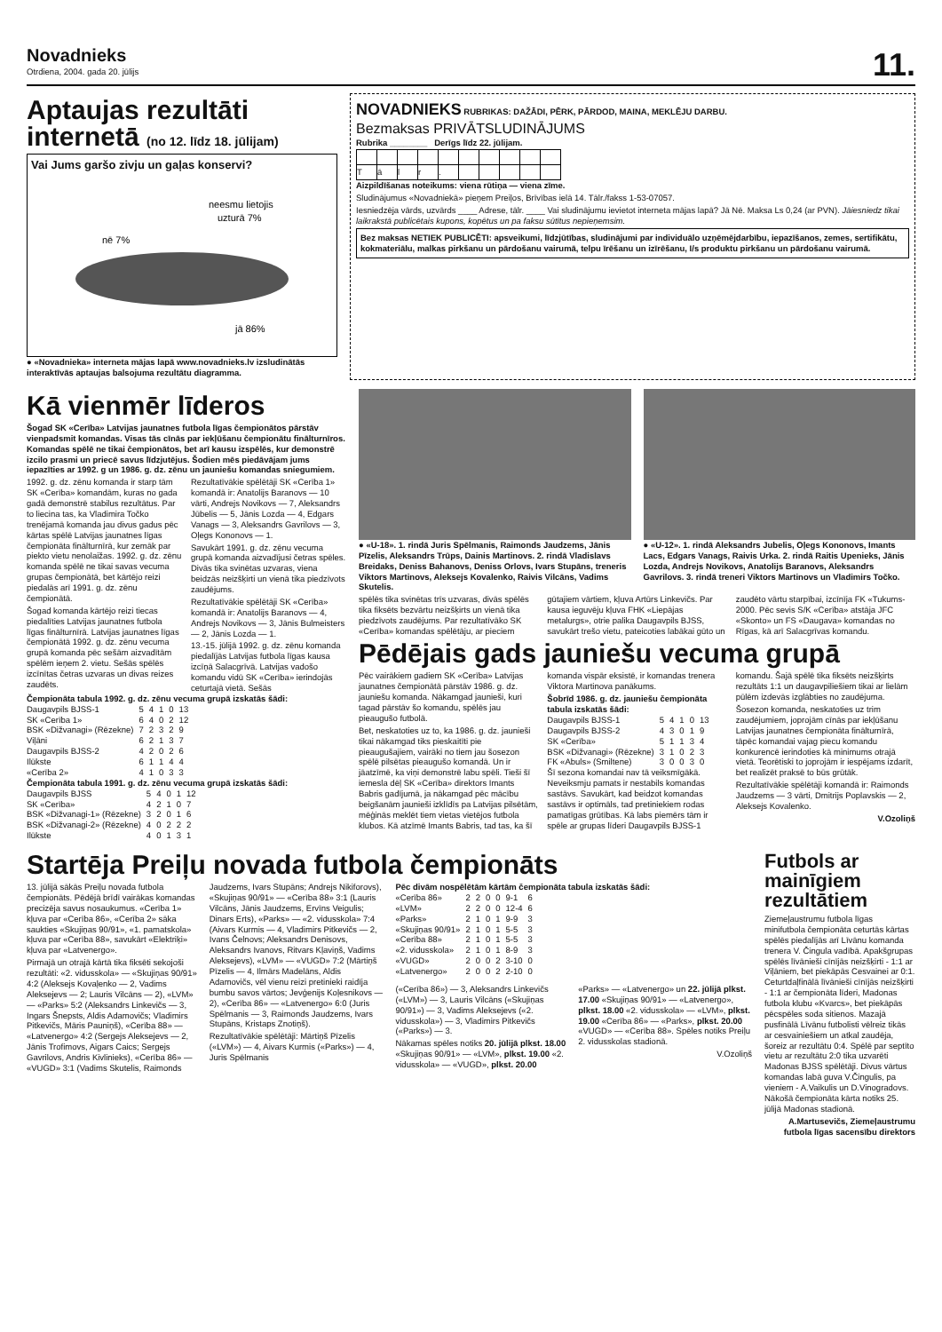Novadnieks
Otrdiena, 2004. gada 20. jūlijs
11.
Aptaujas rezultāti internetā (no 12. līdz 18. jūlijam)
Vai Jums garšo zivju un gaļas konservi?
neesmu lietojis
uzturā 7%
nē 7%
jā 86%
● «Novadnieka» interneta mājas lapā www.novadnieks.lv izsludinātās interaktīvās aptaujas balsojuma rezultātu diagramma.
NOVADNIEKS RUBRIKAS: DAŽĀDI, PĒRK, PĀRDOD, MAINA, MEKLĒJU DARBU.
Bezmaksas PRIVĀTSLUDINĀJUMS
Rubrika ________ Derīgs līdz 22. jūlijam.
| T | ā | l | r | . | | | | | |
Aizpildīšanas noteikums: viena rūtiņa — viena zīme.
Sludinājumus «Novadniekā» pieņem Preiļos, Brīvības ielā 14. Tālr./fakss 1-53-07057.
Iesniedzēja vārds, uzvārds ____ Adrese, tālr. ____ Vai sludinājumu ievietot interneta mājas lapā? Jā Nē. Maksa Ls 0,24 (ar PVN). Jāiesniedz tikai laikrakstā publicētais kupons, kopētus un pa faksu sūtītus nepieņemsim.
Bez maksas NETIEK PUBLICĒTI: apsveikumi, līdzjūtības, sludinājumi par individuālo uzņēmējdarbību, iepazīšanos, zemes, sertifikātu, kokmateriālu, malkas pirkšanu un pārdošanu vairumā, telpu īrēšanu un izīrēšanu, I/s produktu pirkšanu un pārdošanu vairumā.
Kā vienmēr līderos
Šogad SK «Cerība» Latvijas jaunatnes futbola līgas čempionātos pārstāv vienpadsmit komandas. Visas tās cīnās par iekļūšanu čempionātu finālturnīros. Komandas spēlē ne tikai čempionātos, bet arī kausu izspēlēs, kur demonstrē izcilo prasmi un priecē savus līdzjutējus. Šodien mēs piedāvājam jums iepazīties ar 1992. g un 1986. g. dz. zēnu un jauniešu komandas sniegumiem.
1992. g. dz. zēnu komanda ir starp tām SK «Cerība» komandām, kuras no gada gadā demonstrē stabilus rezultātus. Par to liecina tas, ka Vladimira Točko trenējamā komanda jau divus gadus pēc kārtas spēlē Latvijas jaunatnes līgas čempionāta finālturnīrā, kur zemāk par piekto vietu nenolaižas. 1992. g. dz. zēnu komanda spēlē ne tikai savas vecuma grupas čempionātā, bet kārtējo reizi piedalās arī 1991. g. dz. zēnu čempionātā.
Šogad komanda kārtējo reizi tiecas piedalīties Latvijas jaunatnes futbola līgas finālturnīrā. Latvijas jaunatnes līgas čempionātā 1992. g. dz. zēnu vecuma grupā komanda pēc sešām aizvadītām spēlēm ieņem 2. vietu. Sešās spēlēs izcīnītas četras uzvaras un divas reizes zaudēts.
Rezultatīvākie spēlētāji SK «Cerība 1» komandā ir: Anatolijs Baranovs — 10 vārti, Andrejs Novikovs — 7, Aleksandrs Jūbelis — 5, Jānis Lozda — 4, Edgars Vanags — 3, Aleksandrs Gavrilovs — 3, Oļegs Kononovs — 1.
Savukārt 1991. g. dz. zēnu vecuma grupā komanda aizvadījusi četras spēles. Divās tika svinētas uzvaras, viena beidzās neizšķirti un vienā tika piedzīvots zaudējums.
Rezultatīvākie spēlētāji SK «Cerība» komandā ir: Anatolijs Baranovs — 4, Andrejs Novikovs — 3, Jānis Bulmeisters — 2, Jānis Lozda — 1.
13.-15. jūlijā 1992. g. dz. zēnu komanda piedalījās Latvijas futbola līgas kausa izcīņā Salacgrīvā. Latvijas vadošo komandu vidū SK «Cerība» ierindojās ceturtajā vietā. Sešās
Čempionāta tabula 1992. g. dz. zēnu vecuma grupā izskatās šādi:
| Daugavpils BJSS-1 | 5 | 4 | 1 | 0 | 13 |
| SK «Cerība 1» | 6 | 4 | 0 | 2 | 12 |
| BSK «Dižvanagi» (Rēzekne) | 7 | 2 | 3 | 2 | 9 |
| Viļāni | 6 | 2 | 1 | 3 | 7 |
| Daugavpils BJSS-2 | 4 | 2 | 0 | 2 | 6 |
| Ilūkste | 6 | 1 | 1 | 4 | 4 |
| «Cerība 2» | 4 | 1 | 0 | 3 | 3 |
Čempionāta tabula 1991. g. dz. zēnu vecuma grupā izskatās šādi:
| Daugavpils BJSS | 5 | 4 | 0 | 1 | 12 |
| SK «Cerība» | 4 | 2 | 1 | 0 | 7 |
| BSK «Dižvanagi-1» (Rēzekne) | 3 | 2 | 0 | 1 | 6 |
| BSK «Dižvanagi-2» (Rēzekne) | 4 | 0 | 2 | 2 | 2 |
| Ilūkste | 4 | 0 | 1 | 3 | 1 |
● «U-18». 1. rindā Juris Spēlmanis, Raimonds Jaudzems, Jānis Pīzelis, Aleksandrs Trūps, Dainis Martinovs. 2. rindā Vladislavs Breidaks, Deniss Bahanovs, Deniss Orlovs, Ivars Stupāns, treneris Viktors Martinovs, Aleksejs Kovalenko, Raivis Vilcāns, Vadims Skutelis.
● «U-12». 1. rindā Aleksandrs Jubelis, Oļegs Kononovs, Imants Lacs, Edgars Vanags, Raivis Urka. 2. rindā Raitis Upenieks, Jānis Lozda, Andrejs Novikovs, Anatolijs Baranovs, Aleksandrs Gavrilovs. 3. rindā treneri Viktors Martinovs un Vladimirs Točko.
spēlēs tika svinētas trīs uzvaras, divās spēlēs tika fiksēts bezvārtu neizšķirts un vienā tika piedzīvots zaudējums. Par rezultatīvāko SK «Cerība» komandas spēlētāju, ar pieciem gūtajiem vārtiem, kļuva Artūrs Linkevičs. Par kausa ieguvēju kļuva FHK «Liepājas metalurgs», otrie palika Daugavpils BJSS, savukārt trešo vietu, pateicoties labākai gūto un zaudēto vārtu starpībai, izcīnīja FK «Tukums-2000. Pēc sevis S/K «Cerība» atstāja JFC «Skonto» un FS «Daugava» komandas no Rīgas, kā arī Salacgrīvas komandu.
Pēdējais gads jauniešu vecuma grupā
Pēc vairākiem gadiem SK «Cerība» Latvijas jaunatnes čempionātā pārstāv 1986. g. dz. jauniešu komanda. Nākamgad jaunieši, kuri tagad pārstāv šo komandu, spēlēs jau pieaugušo futbolā.
Bet, neskatoties uz to, ka 1986. g. dz. jaunieši tikai nākamgad tiks pieskaitīti pie pieaugušajiem, vairāki no tiem jau šosezon spēlē pilsētas pieaugušo komandā. Un ir jāatzīmē, ka viņi demonstrē labu spēli. Tieši šī iemesla dēļ SK «Cerība» direktors Imants Babris gadījumā, ja nākamgad pēc mācību beigšanām jaunieši izklīdīs pa Latvijas pilsētām, mēģinās meklēt tiem vietas vietējos futbola klubos. Kā atzīmē Imants Babris, tad tas, ka šī komanda vispār eksistē, ir komandas trenera Viktora Martinova panākums.
Šobrīd 1986. g. dz. jauniešu čempionāta tabula izskatās šādi:
| Daugavpils BJSS-1 | 5 | 4 | 1 | 0 | 13 |
| Daugavpils BJSS-2 | 4 | 3 | 0 | 1 | 9 |
| SK «Cerība» | 5 | 1 | 1 | 3 | 4 |
| BSK «Dižvanagi» (Rēzekne) | 3 | 1 | 0 | 2 | 3 |
| FK «Abuls» (Smiltene) | 3 | 0 | 0 | 3 | 0 |
Šī sezona komandai nav tā veiksmīgākā. Neveiksmju pamats ir nestabils komandas sastāvs. Savukārt, kad beidzot komandas sastāvs ir optimāls, tad pretiniekiem rodas pamatīgas grūtības. Kā labs piemērs tām ir spēle ar grupas līderi Daugavpils BJSS-1 komandu. Šajā spēlē tika fiksēts neizšķirts rezultāts 1:1 un daugavpiliešiem tikai ar lielām pūlēm izdevās izglābties no zaudējuma.
Šosezon komanda, neskatoties uz trim zaudējumiem, joprojām cīnās par iekļūšanu Latvijas jaunatnes čempionāta finālturnīrā, tāpēc komandai vajag piecu komandu konkurencē ierindoties kā minimums otrajā vietā. Teorētiski to joprojām ir iespējams izdarīt, bet realizēt praksē to būs grūtāk.
Rezultatīvākie spēlētāji komandā ir: Raimonds Jaudzems — 3 vārti, Dmitrijs Poplavskis — 2, Aleksejs Kovalenko.
V.Ozoliņš
Startēja Preiļu novada futbola čempionāts
13. jūlijā sākās Preiļu novada futbola čempionāts. Pēdējā brīdī vairākas komandas precizēja savus nosaukumus. «Cerība 1» kļuva par «Cerība 86», «Cerība 2» sāka saukties «Skujiņas 90/91», «1. pamatskola» kļuva par «Cerība 88», savukārt «Elektriķi» kļuva par «Latvenergo».
Pirmajā un otrajā kārtā tika fiksēti sekojoši rezultāti: «2. vidusskola» — «Skujiņas 90/91» 4:2 (Aleksejs Kovaļenko — 2, Vadims Aleksejevs — 2; Lauris Vilcāns — 2), «LVM» — «Parks» 5:2 (Aleksandrs Linkevičs — 3, Ingars Šnepsts, Aldis Adamovičs; Vladimirs Pitkevičs, Māris Pauniņš), «Cerība 88» — «Latvenergo» 4:2 (Sergejs Aleksejevs — 2, Jānis Trofimovs, Aigars Caics; Sergejs Gavrilovs, Andris Kivlinieks), «Cerība 86» — «VUGD» 3:1 (Vadims Skutelis, Raimonds Jaudzems, Ivars Stupāns; Andrejs Nikiforovs), «Skujiņas 90/91» — «Cerība 88» 3:1 (Lauris Vilcāns, Jānis Jaudzems, Ervīns Veigulis; Dinars Erts), «Parks» — «2. vidusskola» 7:4 (Aivars Kurmis — 4, Vladimirs Pitkevičs — 2, Ivans Čelnovs; Aleksandrs Denisovs, Aleksandrs Ivanovs, Ritvars Kļaviņš, Vadims Aleksejevs), «LVM» — «VUGD» 7:2 (Mārtiņš Pīzelis — 4, Ilmārs Madelāns, Aldis Adamovičs, vēl vienu reizi pretinieki raidīja bumbu savos vārtos; Jevģenijs Koļesnikovs — 2), «Cerība 86» — «Latvenergo» 6:0 (Juris Spēlmanis — 3, Raimonds Jaudzems, Ivars Stupāns, Kristaps Znotiņš).
Rezultatīvākie spēlētāji: Mārtiņš Pīzelis («LVM») — 4, Aivars Kurmis («Parks») — 4, Juris Spēlmanis
Pēc divām nospēlētām kārtām čempionāta tabula izskatās šādi:
| «Cerība 86» | 2 | 2 | 0 | 0 | 9-1 | 6 |
| «LVM» | 2 | 2 | 0 | 0 | 12-4 | 6 |
| «Parks» | 2 | 1 | 0 | 1 | 9-9 | 3 |
| «Skujiņas 90/91» | 2 | 1 | 0 | 1 | 5-5 | 3 |
| «Cerība 88» | 2 | 1 | 0 | 1 | 5-5 | 3 |
| «2. vidusskola» | 2 | 1 | 0 | 1 | 8-9 | 3 |
| «VUGD» | 2 | 0 | 0 | 2 | 3-10 | 0 |
| «Latvenergo» | 2 | 0 | 0 | 2 | 2-10 | 0 |
(«Cerība 86») — 3, Aleksandrs Linkevičs («LVM») — 3, Lauris Vilcāns («Skujiņas 90/91») — 3, Vadims Aleksejevs («2. vidusskola») — 3, Vladimirs Pitkevičs («Parks») — 3.
Nākamas spēles notiks 20. jūlijā plkst. 18.00 «Skujiņas 90/91» — «LVM», plkst. 19.00 «2. vidusskola» — «VUGD», plkst. 20.00 «Parks» — «Latvenergo» un 22. jūlijā plkst. 17.00 «Skujiņas 90/91» — «Latvenergo», plkst. 18.00 «2. vidusskola» — «LVM», plkst. 19.00 «Cerība 86» — «Parks», plkst. 20.00 «VUGD» — «Cerība 88». Spēles notiks Preiļu 2. vidusskolas stadionā.
V.Ozoliņš
Futbols ar mainīgiem rezultātiem
Ziemeļaustrumu futbola līgas minifutbola čempionāta ceturtās kārtas spēlēs piedalījās arī Līvānu komanda trenera V. Čingula vadībā. Apakšgrupas spēlēs līvānieši cīnījās neizšķirti - 1:1 ar Viļāniem, bet piekāpās Cesvainei ar 0:1. Ceturtdaļfinālā līvānieši cīnījās neizšķirti - 1:1 ar čempionāta līderi, Madonas futbola klubu «Kvarcs», bet piekāpās pēcspēles soda sitienos. Mazajā pusfinālā Līvānu futbolisti vēlreiz tikās ar cesvainiešiem un atkal zaudēja, šoreiz ar rezultātu 0:4. Spēlē par septīto vietu ar rezultātu 2:0 tika uzvarēti Madonas BJSS spēlētāji. Divus vārtus komandas labā guva V.Čingulis, pa vieniem - A.Vaikulis un D.Vinogradovs. Nākošā čempionāta kārta notiks 25. jūlijā Madonas stadionā.
A.Martusevičs, Ziemeļaustrumu futbola līgas sacensību direktors